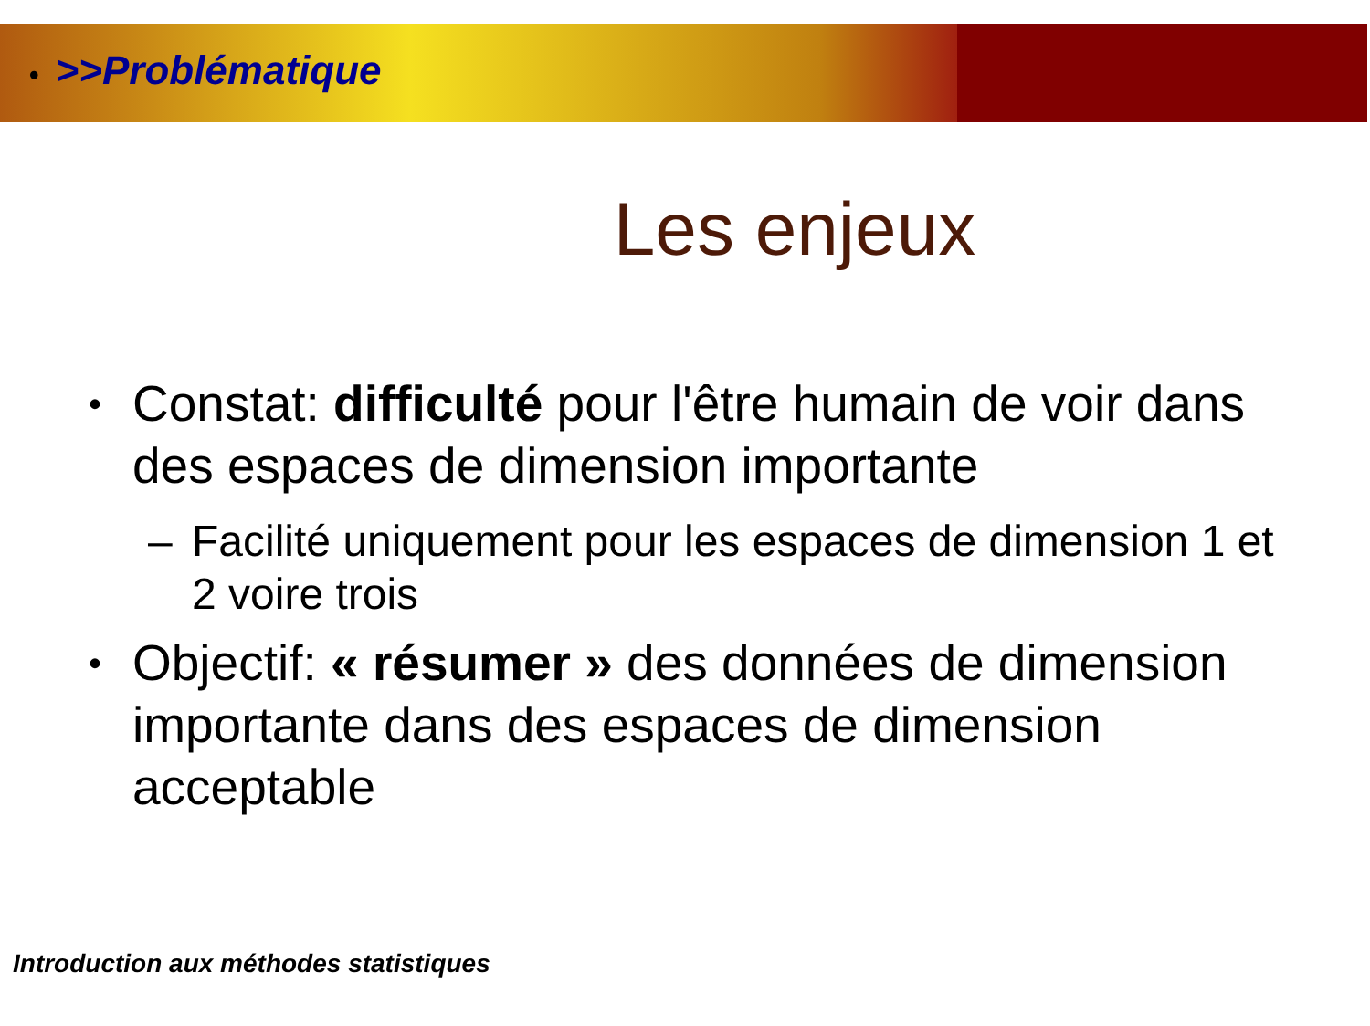• >>Problématique
Les enjeux
• Constat: difficulté pour l'être humain de voir dans des espaces de dimension importante
– Facilité uniquement pour les espaces de dimension 1 et 2 voire trois
• Objectif: « résumer » des données de dimension importante dans des espaces de dimension acceptable
Introduction aux méthodes statistiques